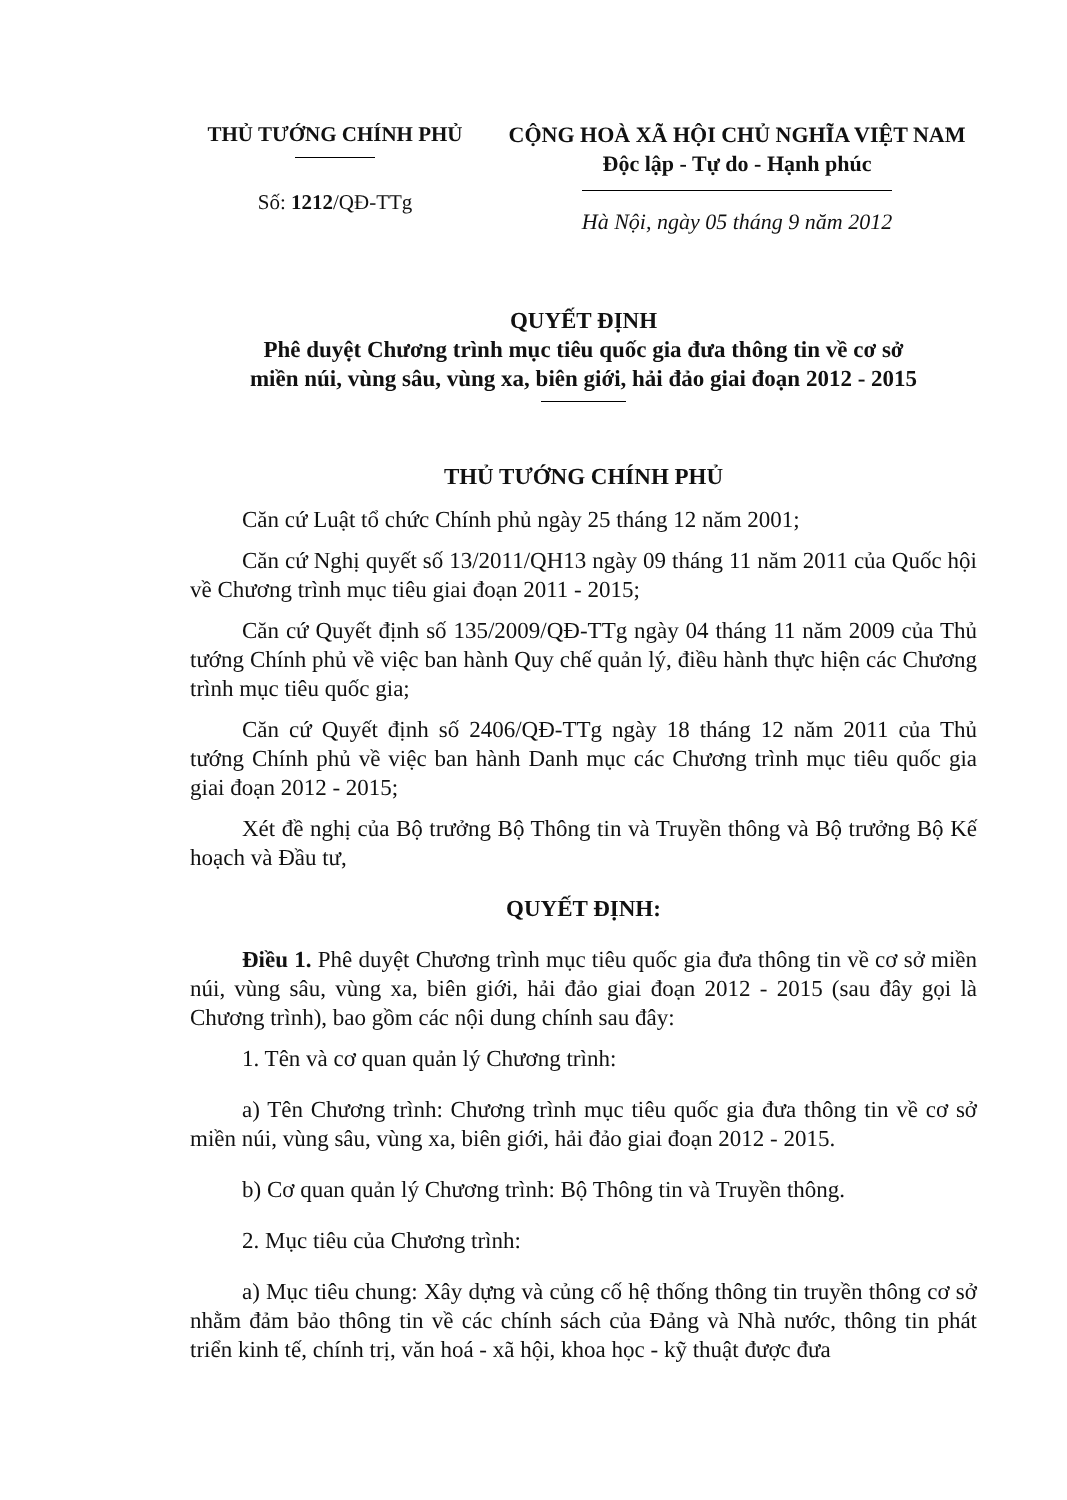THỦ TƯỚNG CHÍNH PHỦ
Số: 1212/QĐ-TTg
CỘNG HOÀ XÃ HỘI CHỦ NGHĨA VIỆT NAM
Độc lập - Tự do - Hạnh phúc
Hà Nội, ngày 05 tháng 9 năm 2012
QUYẾT ĐỊNH
Phê duyệt Chương trình mục tiêu quốc gia đưa thông tin về cơ sở
miền núi, vùng sâu, vùng xa, biên giới, hải đảo giai đoạn 2012 - 2015
THỦ TƯỚNG CHÍNH PHỦ
Căn cứ Luật tổ chức Chính phủ ngày 25 tháng 12 năm 2001;
Căn cứ Nghị quyết số 13/2011/QH13 ngày 09 tháng 11 năm 2011 của Quốc hội về Chương trình mục tiêu giai đoạn 2011 - 2015;
Căn cứ Quyết định số 135/2009/QĐ-TTg ngày 04 tháng 11 năm 2009 của Thủ tướng Chính phủ về việc ban hành Quy chế quản lý, điều hành thực hiện các Chương trình mục tiêu quốc gia;
Căn cứ Quyết định số 2406/QĐ-TTg ngày 18 tháng 12 năm 2011 của Thủ tướng Chính phủ về việc ban hành Danh mục các Chương trình mục tiêu quốc gia giai đoạn 2012 - 2015;
Xét đề nghị của Bộ trưởng Bộ Thông tin và Truyền thông và Bộ trưởng Bộ Kế hoạch và Đầu tư,
QUYẾT ĐỊNH:
Điều 1. Phê duyệt Chương trình mục tiêu quốc gia đưa thông tin về cơ sở miền núi, vùng sâu, vùng xa, biên giới, hải đảo giai đoạn 2012 - 2015 (sau đây gọi là Chương trình), bao gồm các nội dung chính sau đây:
1. Tên và cơ quan quản lý Chương trình:
a) Tên Chương trình: Chương trình mục tiêu quốc gia đưa thông tin về cơ sở miền núi, vùng sâu, vùng xa, biên giới, hải đảo giai đoạn 2012 - 2015.
b) Cơ quan quản lý Chương trình: Bộ Thông tin và Truyền thông.
2. Mục tiêu của Chương trình:
a) Mục tiêu chung: Xây dựng và củng cố hệ thống thông tin truyền thông cơ sở nhằm đảm bảo thông tin về các chính sách của Đảng và Nhà nước, thông tin phát triển kinh tế, chính trị, văn hoá - xã hội, khoa học - kỹ thuật được đưa